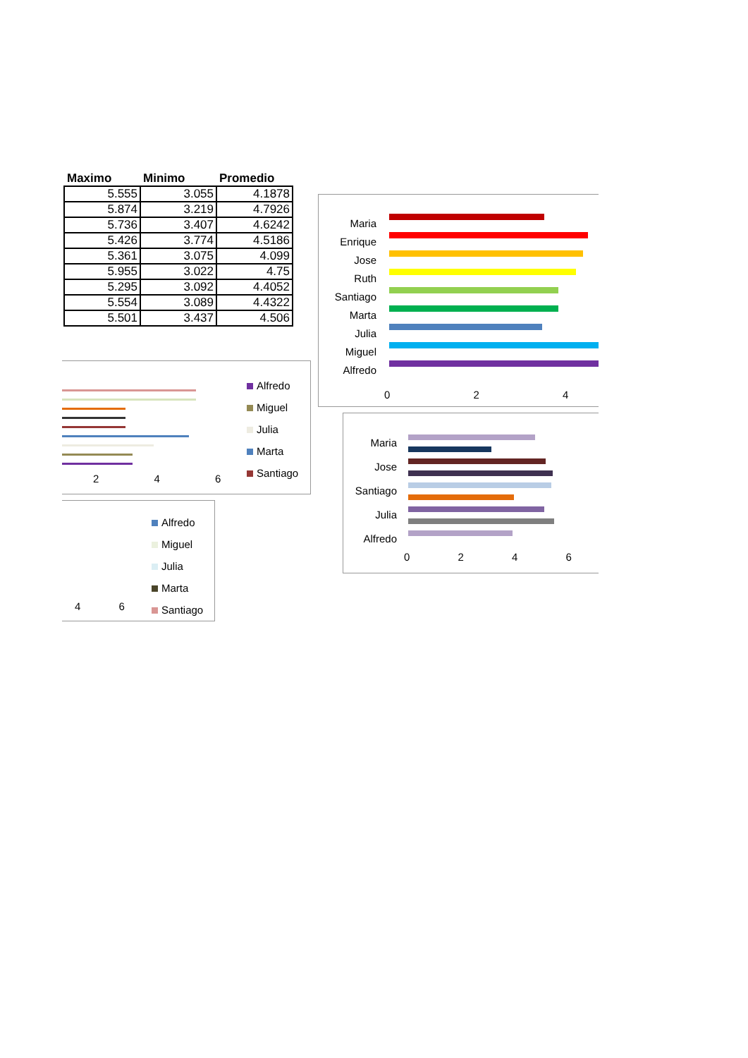| Maximo | Minimo | Promedio |
| --- | --- | --- |
| 5.555 | 3.055 | 4.1878 |
| 5.874 | 3.219 | 4.7926 |
| 5.736 | 3.407 | 4.6242 |
| 5.426 | 3.774 | 4.5186 |
| 5.361 | 3.075 | 4.099 |
| 5.955 | 3.022 | 4.75 |
| 5.295 | 3.092 | 4.4052 |
| 5.554 | 3.089 | 4.4322 |
| 5.501 | 3.437 | 4.506 |
Maria
Enrique
Jose
Ruth
Santiago
Marta
Julia
Miguel
Alfredo
0 2 4
2 4 6
Alfredo
Miguel
Julia
Marta
Santiago
Maria
Jose
Santiago
Julia
Alfredo
0 2 4 6
4 6
Alfredo
Miguel
Julia
Marta
Santiago